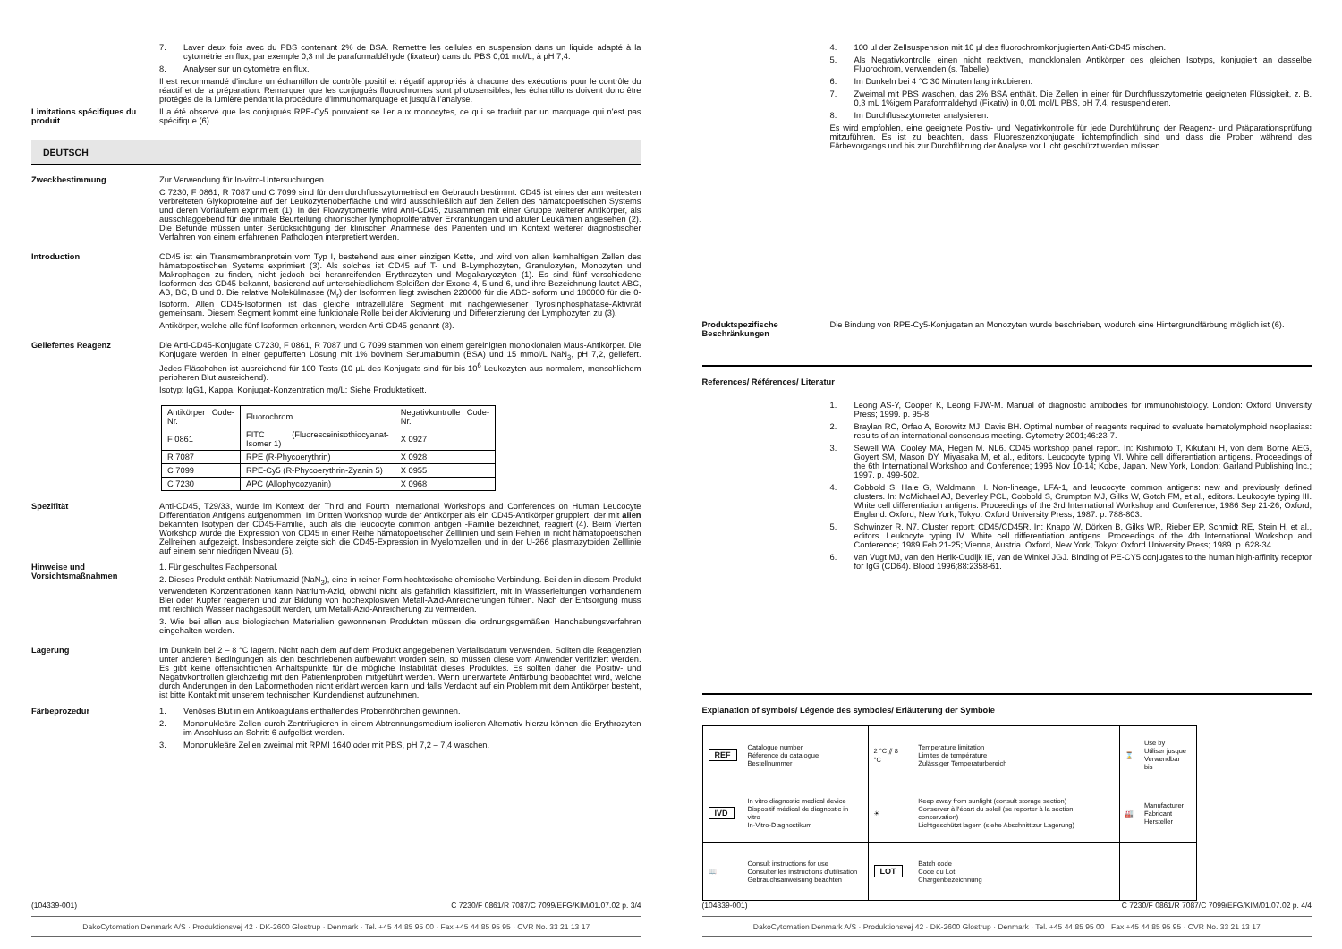7. Laver deux fois avec du PBS contenant 2% de BSA. Remettre les cellules en suspension dans un liquide adapté à la cytométrie en flux, par exemple 0,3 ml de paraformaldéhyde (fixateur) dans du PBS 0,01 mol/L, à pH 7,4.
8. Analyser sur un cytomètre en flux.
Il est recommandé d'inclure un échantillon de contrôle positif et négatif appropriés à chacune des exécutions pour le contrôle du réactif et de la préparation. Remarquer que les conjugués fluorochromes sont photosensibles, les échantillons doivent donc être protégés de la lumière pendant la procédure d'immunomarquage et jusqu'à l'analyse.
Limitations spécifiques du produit
Il a été observé que les conjugués RPE-Cy5 pouvaient se lier aux monocytes, ce qui se traduit par un marquage qui n'est pas spécifique (6).
DEUTSCH
Zweckbestimmung Zur Verwendung für In-vitro-Untersuchungen.
C 7230, F 0861, R 7087 und C 7099 sind für den durchflusszytometrischen Gebrauch bestimmt. CD45 ist eines der am weitesten verbreiteten Glykoproteine auf der Leukozytenoberfläche und wird ausschließlich auf den Zellen des hämatopoetischen Systems und deren Vorläufern exprimiert (1). In der Flowzytometrie wird Anti-CD45, zusammen mit einer Gruppe weiterer Antikörper, als ausschlaggebend für die initiale Beurteilung chronischer lymphoproliferativer Erkrankungen und akuter Leukämien angesehen (2). Die Befunde müssen unter Berücksichtigung der klinischen Anamnese des Patienten und im Kontext weiterer diagnostischer Verfahren von einem erfahrenen Pathologen interpretiert werden.
Introduction CD45 ist ein Transmembranprotein vom Typ I, bestehend aus einer einzigen Kette, und wird von allen kernhaltigen Zellen des hämatopoetischen Systems exprimiert (3). Als solches ist CD45 auf T- und B-Lymphozyten, Granulozyten, Monozyten und Makrophagen zu finden, nicht jedoch bei heranreifenden Erythrozyten und Megakaryozyten (1). Es sind fünf verschiedene Isoformen des CD45 bekannt, basierend auf unterschiedlichem Spleißen der Exone 4, 5 und 6, und ihre Bezeichnung lautet ABC, AB, BC, B und 0. Die relative Molekülmasse (M<sub>r</sub>) der Isoformen liegt zwischen 220000 für die ABC-Isoform und 180000 für die 0-Isoform. Allen CD45-Isoformen ist das gleiche intrazelluläre Segment mit nachgewiesener Tyrosinphosphatase-Aktivität gemeinsam. Diesem Segment kommt eine funktionale Rolle bei der Aktivierung und Differenzierung der Lymphozyten zu (3).
Antikörper, welche alle fünf Isoformen erkennen, werden Anti-CD45 genannt (3).
Geliefertes Reagenz Die Anti-CD45-Konjugate C7230, F 0861, R 7087 und C 7099 stammen von einem gereinigten monoklonalen Maus-Antikörper. Die Konjugate werden in einer gepufferten Lösung mit 1% bovinem Serumalbumin (BSA) und 15 mmol/L NaN<sub>3</sub>, pH 7,2, geliefert. Jedes Fläschchen ist ausreichend für 100 Tests (10 µL des Konjugats sind für bis 10<sup>6</sup> Leukozyten aus normalem, menschlichem peripheren Blut ausreichend).
Isotyp: IgG1, Kappa. Konjugat-Konzentration mg/L: Siehe Produktetikett.
| Antikörper Code-Nr. | Fluorochrom | Negativkontrolle Code-Nr. |
| F 0861 | FITC (Fluoresceinisothiocyanat-Isomer 1) | X 0927 |
| R 7087 | RPE (R-Phycoerythrin) | X 0928 |
| C 7099 | RPE-Cy5 (R-Phycoerythrin-Zyanin 5) | X 0955 |
| C 7230 | APC (Allophycozyanin) | X 0968 |
Spezifität Anti-CD45, T29/33, wurde im Kontext der Third and Fourth International Workshops and Conferences on Human Leucocyte Differentiation Antigens aufgenommen. Im Dritten Workshop wurde der Antikörper als ein CD45-Antikörper gruppiert, der mit allen bekannten Isotypen der CD45-Familie, auch als die leucocyte common antigen -Familie bezeichnet, reagiert (4). Beim Vierten Workshop wurde die Expression von CD45 in einer Reihe hämatopoetischer Zelllinien und sein Fehlen in nicht hämatopoetischen Zellreihen aufgezeigt. Insbesondere zeigte sich die CD45-Expression in Myelomzellen und in der U-266 plasmazytoiden Zelllinie auf einem sehr niedrigen Niveau (5).
Hinweise und Vorsichtsmaßnahmen
1. Für geschultes Fachpersonal.
2. Dieses Produkt enthält Natriumazid (NaN<sub>3</sub>), eine in reiner Form hochtoxische chemische Verbindung. Bei den in diesem Produkt verwendeten Konzentrationen kann Natrium-Azid, obwohl nicht als gefährlich klassifiziert, mit in Wasserleitungen vorhandenem Blei oder Kupfer reagieren und zur Bildung von hochexplosiven Metall-Azid-Anreicherungen führen. Nach der Entsorgung muss mit reichlich Wasser nachgespült werden, um Metall-Azid-Anreicherung zu vermeiden.
3. Wie bei allen aus biologischen Materialien gewonnenen Produkten müssen die ordnungsgemäßen Handhabungsverfahren eingehalten werden.
Lagerung Im Dunkeln bei 2 – 8 °C lagern. Nicht nach dem auf dem Produkt angegebenen Verfallsdatum verwenden. Sollten die Reagenzien unter anderen Bedingungen als den beschriebenen aufbewahrt worden sein, so müssen diese vom Anwender verifiziert werden. Es gibt keine offensichtlichen Anhaltspunkte für die mögliche Instabilität dieses Produktes. Es sollten daher die Positiv- und Negativkontrollen gleichzeitig mit den Patientenproben mitgeführt werden. Wenn unerwartete Anfärbung beobachtet wird, welche durch Änderungen in den Labormethoden nicht erklärt werden kann und falls Verdacht auf ein Problem mit dem Antikörper besteht, ist bitte Kontakt mit unserem technischen Kundendienst aufzunehmen.
Färbeprozedur 1. Venöses Blut in ein Antikoagulans enthaltendes Probenröhrchen gewinnen.
2. Mononukleäre Zellen durch Zentrifugieren in einem Abtrennungsmedium isolieren Alternativ hierzu können die Erythrozyten im Anschluss an Schritt 6 aufgelöst werden.
3. Mononukleäre Zellen zweimal mit RPMI 1640 oder mit PBS, pH 7,2 – 7,4 waschen.
(104339-001) C 7230/F 0861/R 7087/C 7099/EFG/KIM/01.07.02 p. 3/4
DakoCytomation Denmark A/S · Produktionsvej 42 · DK-2600 Glostrup · Denmark · Tel. +45 44 85 95 00 · Fax +45 44 85 95 95 · CVR No. 33 21 13 17
4. 100 µl der Zellsuspension mit 10 µl des fluorochromkonjugierten Anti-CD45 mischen.
5. Als Negativkontrolle einen nicht reaktiven, monoklonalen Antikörper des gleichen Isotyps, konjugiert an dasselbe Fluorochrom, verwenden (s. Tabelle).
6. Im Dunkeln bei 4 °C 30 Minuten lang inkubieren.
7. Zweimal mit PBS waschen, das 2% BSA enthält. Die Zellen in einer für Durchflusszytometrie geeigneten Flüssigkeit, z. B. 0,3 mL 1%igem Paraformaldehyd (Fixativ) in 0,01 mol/L PBS, pH 7,4, resuspendieren.
8. Im Durchflusszytometer analysieren.
Es wird empfohlen, eine geeignete Positiv- und Negativkontrolle für jede Durchführung der Reagenz- und Präparationsprüfung mitzuführen. Es ist zu beachten, dass Fluoreszenzkonjugate lichtempfindlich sind und dass die Proben während des Färbevorgangs und bis zur Durchführung der Analyse vor Licht geschützt werden müssen.
Produktspezifische Beschränkungen
Die Bindung von RPE-Cy5-Konjugaten an Monozyten wurde beschrieben, wodurch eine Hintergrundfärbung möglich ist (6).
References/ Références/ Literatur
1. Leong AS-Y, Cooper K, Leong FJW-M. Manual of diagnostic antibodies for immunohistology. London: Oxford University Press; 1999. p. 95-8.
2. Braylan RC, Orfao A, Borowitz MJ, Davis BH. Optimal number of reagents required to evaluate hematolymphoid neoplasias: results of an international consensus meeting. Cytometry 2001;46:23-7.
3. Sewell WA, Cooley MA, Hegen M. NL6. CD45 workshop panel report. In: Kishimoto T, Kikutani H, von dem Borne AEG, Goyert SM, Mason DY, Miyasaka M, et al., editors. Leucocyte typing VI. White cell differentiation antigens. Proceedings of the 6th International Workshop and Conference; 1996 Nov 10-14; Kobe, Japan. New York, London: Garland Publishing Inc.; 1997. p. 499-502.
4. Cobbold S, Hale G, Waldmann H. Non-lineage, LFA-1, and leucocyte common antigens: new and previously defined clusters. In: McMichael AJ, Beverley PCL, Cobbold S, Crumpton MJ, Gilks W, Gotch FM, et al., editors. Leukocyte typing III. White cell differentiation antigens. Proceedings of the 3rd International Workshop and Conference; 1986 Sep 21-26; Oxford, England. Oxford, New York, Tokyo: Oxford University Press; 1987. p. 788-803.
5. Schwinzer R. N7. Cluster report: CD45/CD45R. In: Knapp W, Dörken B, Gilks WR, Rieber EP, Schmidt RE, Stein H, et al., editors. Leukocyte typing IV. White cell differentiation antigens. Proceedings of the 4th International Workshop and Conference; 1989 Feb 21-25; Vienna, Austria. Oxford, New York, Tokyo: Oxford University Press; 1989. p. 628-34.
6. van Vugt MJ, van den Herik-Oudijk IE, van de Winkel JGJ. Binding of PE-CY5 conjugates to the human high-affinity receptor for IgG (CD64). Blood 1996;88:2358-61.
Explanation of symbols/ Légende des symboles/ Erläuterung der Symbole
| REF | Catalogue number Référence du catalogue Bestellnummer | 2 °C ⫽ 8 °C | Temperature limitation Limites de température Zulässiger Temperaturbereich | ⌛ | Use by Utiliser jusque Verwendbar bis |
| IVD | In vitro diagnostic medical device Dispositif médical de diagnostic in vitro In-Vitro-Diagnostikum | ☀ | Keep away from sunlight (consult storage section) Conserver à l'écart du soleil (se reporter à la section conservation) Lichtgeschützt lagern (siehe Abschnitt zur Lagerung) | 🏭 | Manufacturer Fabricant Hersteller |
| 📖 | Consult instructions for use Consulter les instructions d'utilisation Gebrauchsanweisung beachten | LOT | Batch code Code du Lot Chargenbezeichnung | | |
(104339-001) C 7230/F 0861/R 7087/C 7099/EFG/KIM/01.07.02 p. 4/4
DakoCytomation Denmark A/S · Produktionsvej 42 · DK-2600 Glostrup · Denmark · Tel. +45 44 85 95 00 · Fax +45 44 85 95 95 · CVR No. 33 21 13 17